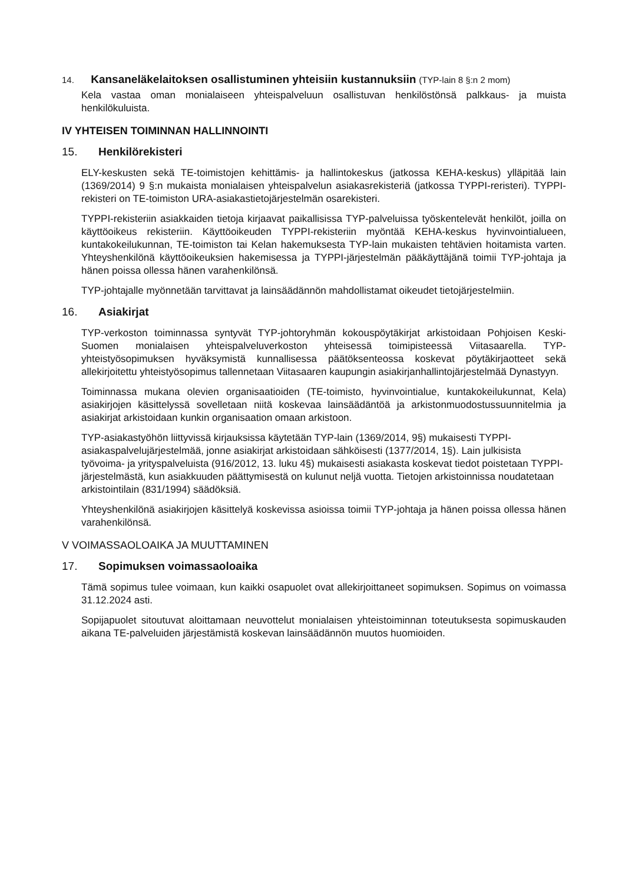14. Kansaneläkelaitoksen osallistuminen yhteisiin kustannuksiin (TYP-lain 8 §:n 2 mom)
Kela vastaa oman monialaiseen yhteispalveluun osallistuvan henkilöstönsä palkkaus- ja muista henkilökuluista.
IV YHTEISEN TOIMINNAN HALLINNOINTI
15. Henkilörekisteri
ELY-keskusten sekä TE-toimistojen kehittämis- ja hallintokeskus (jatkossa KEHA-keskus) ylläpitää lain (1369/2014) 9 §:n mukaista monialaisen yhteispalvelun asiakasrekisteriä (jatkossa TYPPI-reristeri). TYPPI-rekisteri on TE-toimiston URA-asiakastietojärjestelmän osarekisteri.
TYPPI-rekisteriin asiakkaiden tietoja kirjaavat paikallisissa TYP-palveluissa työskentelevät henkilöt, joilla on käyttöoikeus rekisteriin. Käyttöoikeuden TYPPI-rekisteriin myöntää KEHA-keskus hyvinvointialueen, kuntakokeilukunnan, TE-toimiston tai Kelan hakemuksesta TYP-lain mukaisten tehtävien hoitamista varten. Yhteyshenkilönä käyttöoikeuksien hakemisessa ja TYPPI-järjestelmän pääkäyttäjänä toimii TYP-johtaja ja hänen poissa ollessa hänen varahenkilönsä.
TYP-johtajalle myönnetään tarvittavat ja lainsäädännön mahdollistamat oikeudet tietojärjestelmiin.
16. Asiakirjat
TYP-verkoston toiminnassa syntyvät TYP-johtoryhmän kokouspöytäkirjat arkistoidaan Pohjoisen Keski-Suomen monialaisen yhteispalveluverkoston yhteisessä toimipisteessä Viitasaarella. TYP-yhteistyösopimuksen hyväksymistä kunnallisessa päätöksenteossa koskevat pöytäkirjaotteet sekä allekirjoitettu yhteistyösopimus tallennetaan Viitasaaren kaupungin asiakirjanhallintojärjestelmää Dynastyyn.
Toiminnassa mukana olevien organisaatioiden (TE-toimisto, hyvinvointialue, kuntakokeilukunnat, Kela) asiakirjojen käsittelyssä sovelletaan niitä koskevaa lainsäädäntöä ja arkistonmuodostussuunnitelmia ja asiakirjat arkistoidaan kunkin organisaation omaan arkistoon.
TYP-asiakastyöhön liittyvissä kirjauksissa käytetään TYP-lain (1369/2014, 9§) mukaisesti TYPPI- asiakaspalvelujärjestelmää, jonne asiakirjat arkistoidaan sähköisesti (1377/2014, 1§). Lain julkisista työvoima- ja yrityspalveluista (916/2012, 13. luku 4§) mukaisesti asiakasta koskevat tiedot poistetaan TYPPI-järjestelmästä, kun asiakkuuden päättymisestä on kulunut neljä vuotta. Tietojen arkistoinnissa noudatetaan arkistointilain (831/1994) säädöksiä.
Yhteyshenkilönä asiakirjojen käsittelyä koskevissa asioissa toimii TYP-johtaja ja hänen poissa ollessa hänen varahenkilönsä.
V VOIMASSAOLOAIKA JA MUUTTAMINEN
17. Sopimuksen voimassaoloaika
Tämä sopimus tulee voimaan, kun kaikki osapuolet ovat allekirjoittaneet sopimuksen. Sopimus on voimassa 31.12.2024 asti.
Sopijapuolet sitoutuvat aloittamaan neuvottelut monialaisen yhteistoiminnan toteutuksesta sopimuskauden aikana TE-palveluiden järjestämistä koskevan lainsäädännön muutos huomioiden.